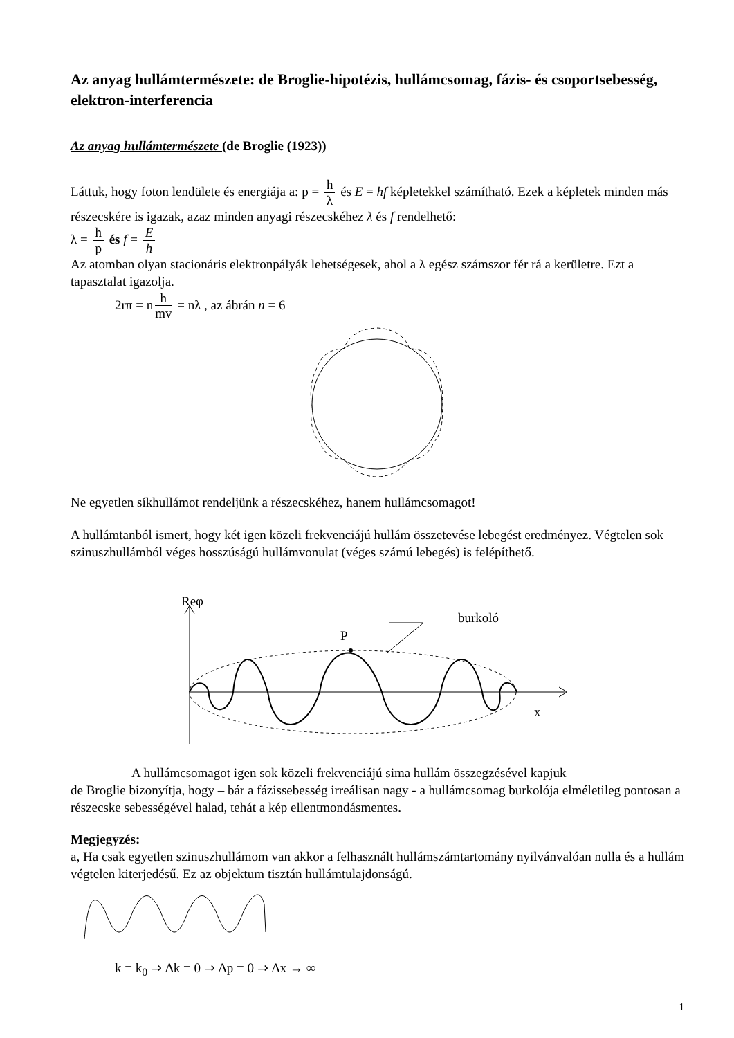Az anyag hullámtermészete: de Broglie-hipotézis, hullámcsomag, fázis- és csoportsebesség, elektron-interferencia
Az anyag hullámtermészete (de Broglie (1923))
Láttuk, hogy foton lendülete és energiája a: p = h λ és E = hf képletekkel számítható. Ezek a képletek minden más részecskére is igazak, azaz minden anyagi részecskéhez λ és f rendelhető:
λ = h p és f = E h
Az atomban olyan stacionáris elektronpályák lehetségesek, ahol a λ egész számszor fér rá a kerületre. Ezt a tapasztalat igazolja.
2rπ = n h mv = nλ , az ábrán n = 6
Ne egyetlen síkhullámot rendeljünk a részecskéhez, hanem hullámcsomagot!
A hullámtanból ismert, hogy két igen közeli frekvenciájú hullám összetevése lebegést eredményez. Végtelen sok szinuszhullámból véges hosszúságú hullámvonulat (véges számú lebegés) is felépíthető.
Reφ
burkoló
P
x
A hullámcsomagot igen sok közeli frekvenciájú sima hullám összegzésével kapjuk
de Broglie bizonyítja, hogy – bár a fázissebesség irreálisan nagy - a hullámcsomag burkolója elméletileg pontosan a részecske sebességével halad, tehát a kép ellentmondásmentes.
Megjegyzés:
a, Ha csak egyetlen szinuszhullámom van akkor a felhasznált hullámszámtartomány nyilvánvalóan nulla és a hullám végtelen kiterjedésű. Ez az objektum tisztán hullámtulajdonságú.
k = k<sub>0</sub> ⇒ Δk = 0 ⇒ Δp = 0 ⇒ Δx → ∞
1